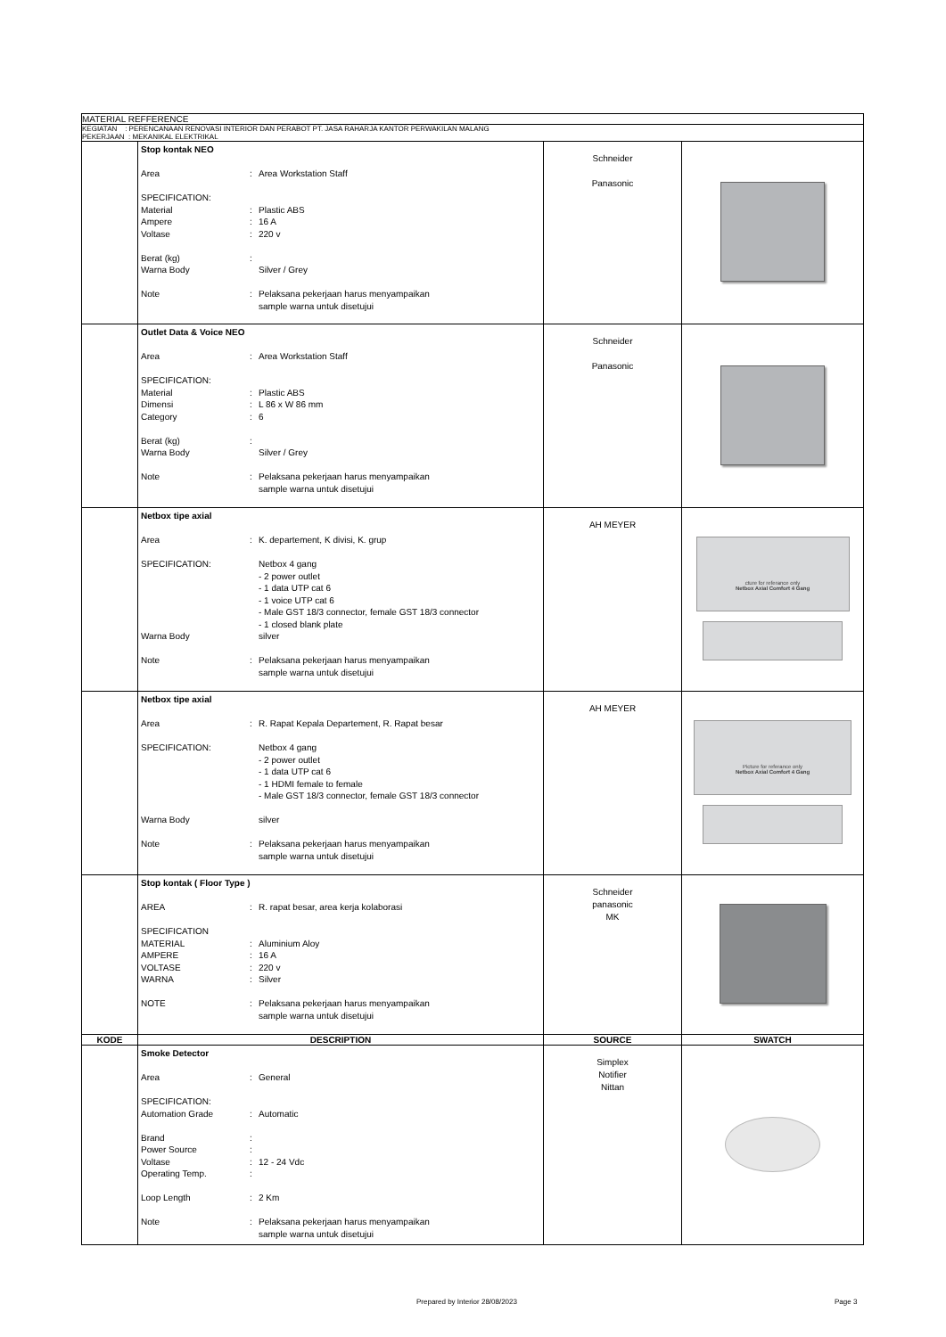| MATERIAL REFFERENCE | | | |
| KEGIATAN : PERENCANAAN RENOVASI INTERIOR DAN PERABOT PT. JASA RAHARJA KANTOR PERWAKILAN MALANG PEKERJAAN : MEKANIKAL ELEKTRIKAL | | | |
| | / Stop kontak NEO / / / / Area / : / Area Workstation Staff / / SPECIFICATION: / / / / Material / : / Plastic ABS / / Ampere / : / 16 A / / Voltase / : / 220 v / / Berat (kg) / : / / / Warna Body / / Silver / Grey / / Note / : / Pelaksana pekerjaan harus menyampaikan sample warna untuk disetujui / | Schneider Panasonic | |
| | / Outlet Data & Voice NEO / / / / Area / : / Area Workstation Staff / / SPECIFICATION: / / / / Material / : / Plastic ABS / / Dimensi / : / L 86 x W 86 mm / / Category / : / 6 / / Berat (kg) / : / / / Warna Body / / Silver / Grey / / Note / : / Pelaksana pekerjaan harus menyampaikan sample warna untuk disetujui / | Schneider Panasonic | |
| | / Netbox tipe axial / / / / Area / : / K. departement, K divisi, K. grup / / SPECIFICATION: / / Netbox 4 gang - 2 power outlet - 1 data UTP cat 6 - 1 voice UTP cat 6 - Male GST 18/3 connector, female GST 18/3 connector - 1 closed blank plate / / Warna Body / / silver / / Note / : / Pelaksana pekerjaan harus menyampaikan sample warna untuk disetujui / | AH MEYER | cture for referance only Netbox Axial Comfort 4 Gang |
| | / Netbox tipe axial / / / / Area / : / R. Rapat Kepala Departement, R. Rapat besar / / SPECIFICATION: / / Netbox 4 gang - 2 power outlet - 1 data UTP cat 6 - 1 HDMI female to female - Male GST 18/3 connector, female GST 18/3 connector / / Warna Body / / silver / / Note / : / Pelaksana pekerjaan harus menyampaikan sample warna untuk disetujui / | AH MEYER | Picture for referance only Netbox Axial Comfort 4 Gang |
| | / Stop kontak ( Floor Type ) / / / / AREA / : / R. rapat besar, area kerja kolaborasi / / SPECIFICATION / / / / MATERIAL / : / Aluminium Aloy / / AMPERE / : / 16 A / / VOLTASE / : / 220 v / / WARNA / : / Silver / / NOTE / : / Pelaksana pekerjaan harus menyampaikan sample warna untuk disetujui / | Schneider panasonic MK | |
| KODE | DESCRIPTION | SOURCE | SWATCH |
| | / Smoke Detector / / / / Area / : / General / / SPECIFICATION: / / / / Automation Grade / : / Automatic / / Brand / : / / / Power Source / : / / / Voltase / : / 12 - 24 Vdc / / Operating Temp. / : / / / Loop Length / : / 2 Km / / Note / : / Pelaksana pekerjaan harus menyampaikan sample warna untuk disetujui / | Simplex Notifier Nittan | |
Prepared by Interior 28/08/2023 Page 3